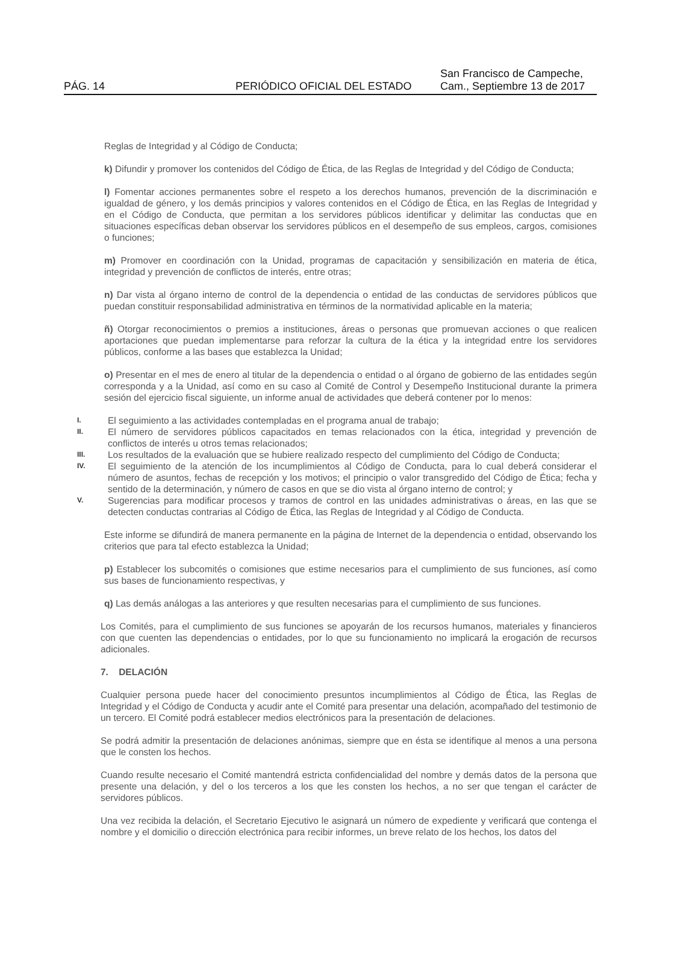PÁG. 14 PERIÓDICO OFICIAL DEL ESTADO San Francisco de Campeche,
Cam., Septiembre 13 de 2017
Reglas de Integridad y al Código de Conducta;
k) Difundir y promover los contenidos del Código de Ética, de las Reglas de Integridad y del Código de Conducta;
l) Fomentar acciones permanentes sobre el respeto a los derechos humanos, prevención de la discriminación e igualdad de género, y los demás principios y valores contenidos en el Código de Ética, en las Reglas de Integridad y en el Código de Conducta, que permitan a los servidores públicos identificar y delimitar las conductas que en situaciones específicas deban observar los servidores públicos en el desempeño de sus empleos, cargos, comisiones o funciones;
m) Promover en coordinación con la Unidad, programas de capacitación y sensibilización en materia de ética, integridad y prevención de conflictos de interés, entre otras;
n) Dar vista al órgano interno de control de la dependencia o entidad de las conductas de servidores públicos que puedan constituir responsabilidad administrativa en términos de la normatividad aplicable en la materia;
ñ) Otorgar reconocimientos o premios a instituciones, áreas o personas que promuevan acciones o que realicen aportaciones que puedan implementarse para reforzar la cultura de la ética y la integridad entre los servidores públicos, conforme a las bases que establezca la Unidad;
o) Presentar en el mes de enero al titular de la dependencia o entidad o al órgano de gobierno de las entidades según corresponda y a la Unidad, así como en su caso al Comité de Control y Desempeño Institucional durante la primera sesión del ejercicio fiscal siguiente, un informe anual de actividades que deberá contener por lo menos:
I. El seguimiento a las actividades contempladas en el programa anual de trabajo;
II. El número de servidores públicos capacitados en temas relacionados con la ética, integridad y prevención de conflictos de interés u otros temas relacionados;
III. Los resultados de la evaluación que se hubiere realizado respecto del cumplimiento del Código de Conducta;
IV. El seguimiento de la atención de los incumplimientos al Código de Conducta, para lo cual deberá considerar el número de asuntos, fechas de recepción y los motivos; el principio o valor transgredido del Código de Ética; fecha y sentido de la determinación, y número de casos en que se dio vista al órgano interno de control; y
V. Sugerencias para modificar procesos y tramos de control en las unidades administrativas o áreas, en las que se detecten conductas contrarias al Código de Ética, las Reglas de Integridad y al Código de Conducta.
Este informe se difundirá de manera permanente en la página de Internet de la dependencia o entidad, observando los criterios que para tal efecto establezca la Unidad;
p) Establecer los subcomités o comisiones que estime necesarios para el cumplimiento de sus funciones, así como sus bases de funcionamiento respectivas, y
q) Las demás análogas a las anteriores y que resulten necesarias para el cumplimiento de sus funciones.
Los Comités, para el cumplimiento de sus funciones se apoyarán de los recursos humanos, materiales y financieros con que cuenten las dependencias o entidades, por lo que su funcionamiento no implicará la erogación de recursos adicionales.
7. DELACIÓN
Cualquier persona puede hacer del conocimiento presuntos incumplimientos al Código de Ética, las Reglas de Integridad y el Código de Conducta y acudir ante el Comité para presentar una delación, acompañado del testimonio de un tercero. El Comité podrá establecer medios electrónicos para la presentación de delaciones.
Se podrá admitir la presentación de delaciones anónimas, siempre que en ésta se identifique al menos a una persona que le consten los hechos.
Cuando resulte necesario el Comité mantendrá estricta confidencialidad del nombre y demás datos de la persona que presente una delación, y del o los terceros a los que les consten los hechos, a no ser que tengan el carácter de servidores públicos.
Una vez recibida la delación, el Secretario Ejecutivo le asignará un número de expediente y verificará que contenga el nombre y el domicilio o dirección electrónica para recibir informes, un breve relato de los hechos, los datos del